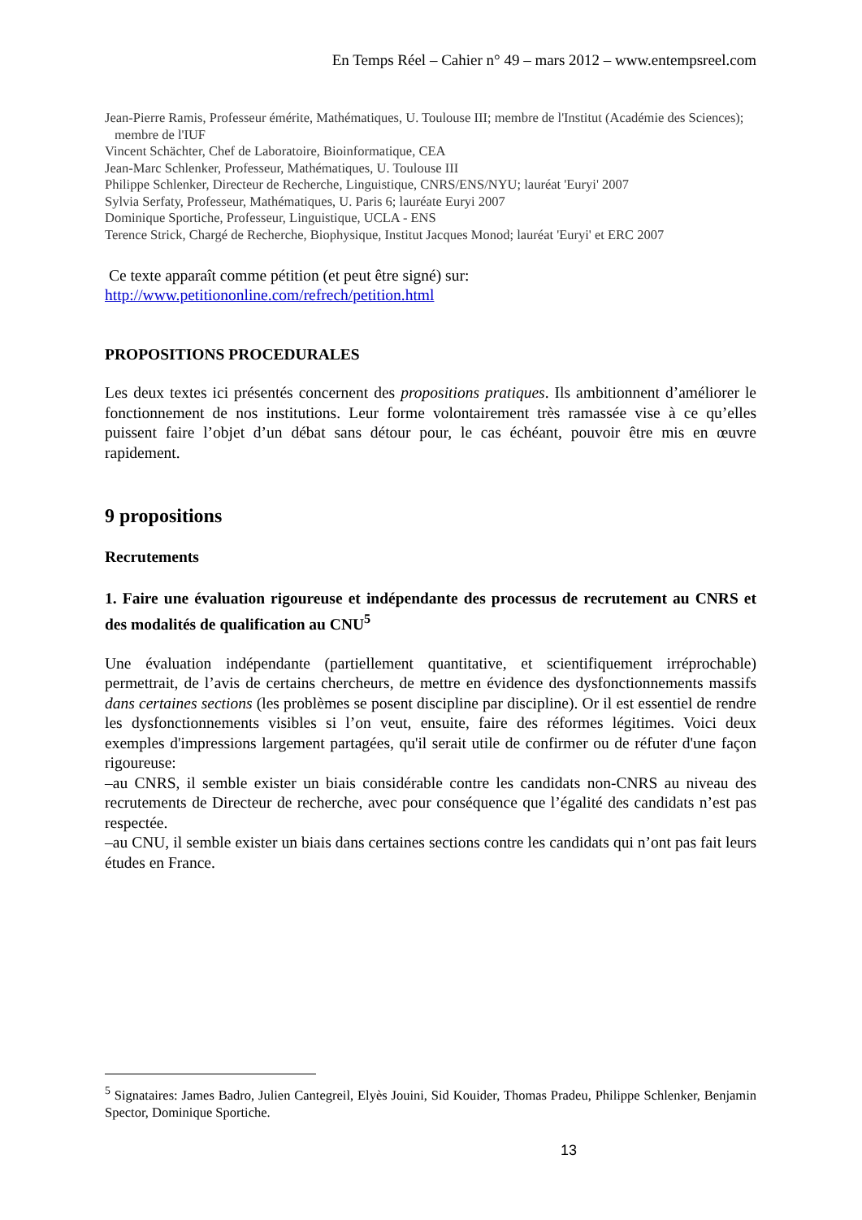En Temps Réel – Cahier n° 49 – mars 2012 – www.entempsreel.com
Jean-Pierre Ramis, Professeur émérite, Mathématiques, U. Toulouse III; membre de l'Institut (Académie des Sciences); membre de l'IUF
Vincent Schächter, Chef de Laboratoire, Bioinformatique, CEA
Jean-Marc Schlenker, Professeur, Mathématiques, U. Toulouse III
Philippe Schlenker, Directeur de Recherche, Linguistique, CNRS/ENS/NYU; lauréat 'Euryi' 2007
Sylvia Serfaty, Professeur, Mathématiques, U. Paris 6; lauréate Euryi 2007
Dominique Sportiche, Professeur, Linguistique, UCLA - ENS
Terence Strick, Chargé de Recherche, Biophysique, Institut Jacques Monod; lauréat 'Euryi' et ERC 2007
Ce texte apparaît comme pétition (et peut être signé) sur:
http://www.petitiononline.com/refrech/petition.html
PROPOSITIONS PROCEDURALES
Les deux textes ici présentés concernent des propositions pratiques. Ils ambitionnent d’améliorer le fonctionnement de nos institutions. Leur forme volontairement très ramassée vise à ce qu’elles puissent faire l’objet d’un débat sans détour pour, le cas échéant, pouvoir être mis en œuvre rapidement.
9 propositions
Recrutements
1. Faire une évaluation rigoureuse et indépendante des processus de recrutement au CNRS et des modalités de qualification au CNU<sup>5</sup>
Une évaluation indépendante (partiellement quantitative, et scientifiquement irréprochable) permettrait, de l’avis de certains chercheurs, de mettre en évidence des dysfonctionnements massifs dans certaines sections (les problèmes se posent discipline par discipline). Or il est essentiel de rendre les dysfonctionnements visibles si l’on veut, ensuite, faire des réformes légitimes. Voici deux exemples d'impressions largement partagées, qu'il serait utile de confirmer ou de réfuter d'une façon rigoureuse:
–au CNRS, il semble exister un biais considérable contre les candidats non-CNRS au niveau des recrutements de Directeur de recherche, avec pour conséquence que l’égalité des candidats n’est pas respectée.
–au CNU, il semble exister un biais dans certaines sections contre les candidats qui n’ont pas fait leurs études en France.
<sup>5</sup> Signataires: James Badro, Julien Cantegreil, Elyès Jouini, Sid Kouider, Thomas Pradeu, Philippe Schlenker, Benjamin Spector, Dominique Sportiche.
13